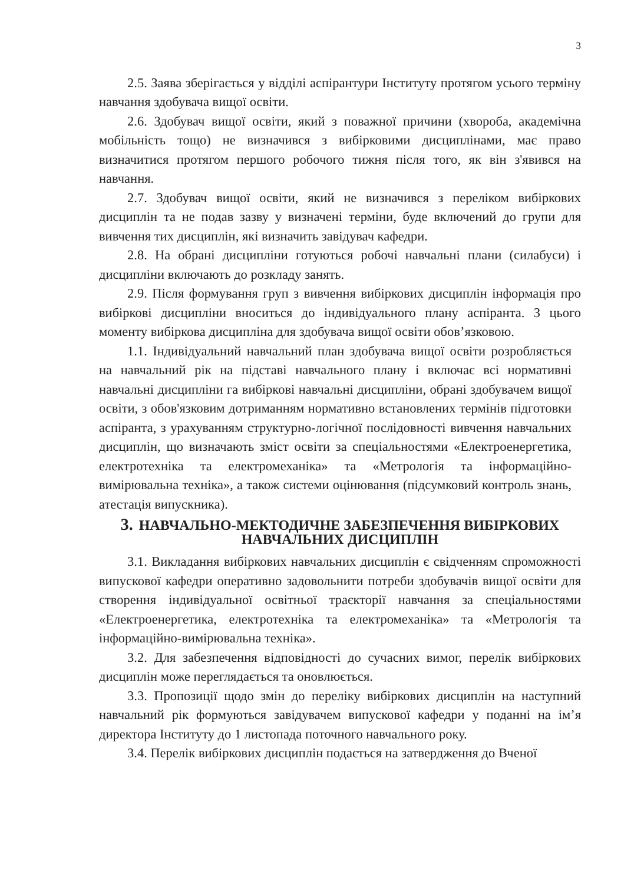3
2.5. Заява зберігається у відділі аспірантури Інституту протягом усього терміну навчання здобувача вищої освіти.
2.6. Здобувач вищої освіти, який з поважної причини (хвороба, академічна мобільність тощо) не визначився з вибірковими дисциплінами, має право визначитися протягом першого робочого тижня після того, як він з'явився на навчання.
2.7. Здобувач вищої освіти, який не визначився з переліком вибіркових дисциплін та не подав зазву у визначені терміни, буде включений до групи для вивчення тих дисциплін, які визначить завідувач кафедри.
2.8. На обрані дисципліни готуються робочі навчальні плани (силабуси) і дисципліни включають до розкладу занять.
2.9. Після формування груп з вивчення вибіркових дисциплін інформація про вибіркові дисципліни вноситься до індивідуального плану аспіранта. З цього моменту вибіркова дисципліна для здобувача вищої освіти обов’язковою.
1.1. Індивідуальний навчальний план здобувача вищої освіти розробляється на навчальний рік на підставі навчального плану і включає всі нормативні навчальні дисципліни га вибіркові навчальні дисципліни, обрані здобувачем вищої освіти, з обов'язковим дотриманням нормативно встановлених термінів підготовки аспіранта, з урахуванням структурно-логічної послідовності вивчення навчальних дисциплін, що визначають зміст освіти за спеціальностями «Електроенергетика, електротехніка та електромеханіка» та «Метрологія та інформаційно-вимірювальна техніка», а також системи оцінювання (підсумковий контроль знань, атестація випускника).
3. НАВЧАЛЬНО-МЕКТОДИЧНЕ ЗАБЕЗПЕЧЕННЯ ВИБІРКОВИХ
НАВЧАЛЬНИХ ДИСЦИПЛІН
3.1. Викладання вибіркових навчальних дисциплін є свідченням спроможності випускової кафедри оперативно задовольнити потреби здобувачів вищої освіти для створення індивідуальної освітньої траєкторії навчання за спеціальностями «Електроенергетика, електротехніка та електромеханіка» та «Метрологія та інформаційно-вимірювальна техніка».
3.2. Для забезпечення відповідності до сучасних вимог, перелік вибіркових дисциплін може переглядається та оновлюється.
3.3. Пропозиції щодо змін до переліку вибіркових дисциплін на наступний навчальний рік формуються завідувачем випускової кафедри у поданні на ім’я директора Інституту до 1 листопада поточного навчального року.
3.4. Перелік вибіркових дисциплін подається на затвердження до Вченої